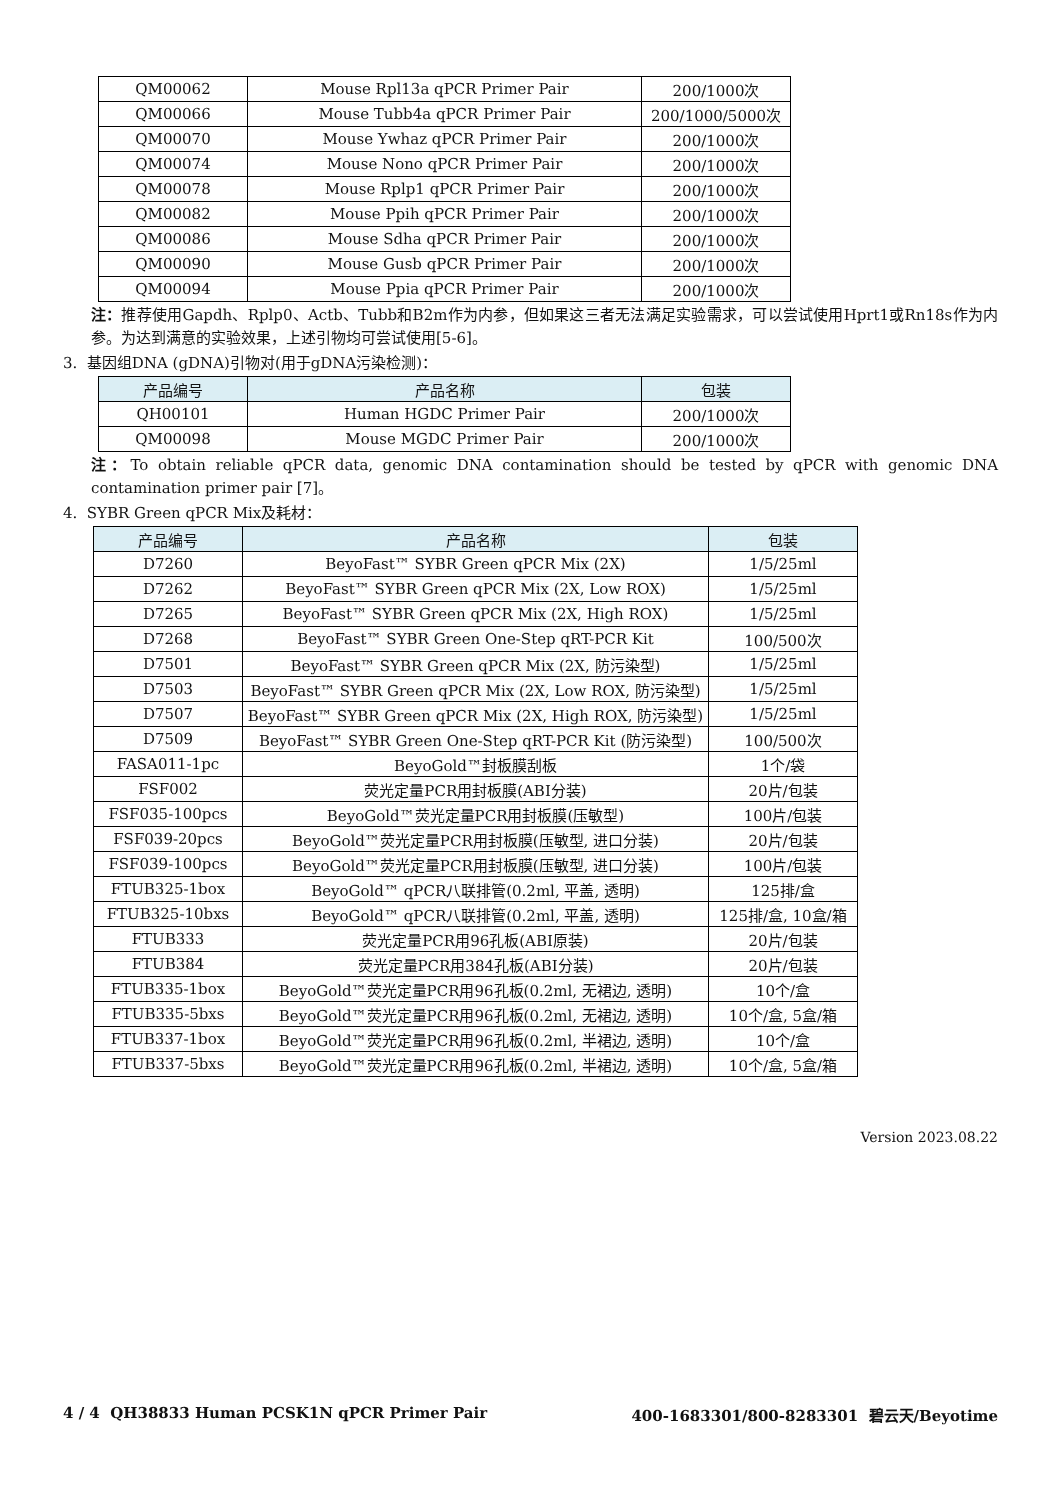| QM00062 | Mouse Rpl13a qPCR Primer Pair | 200/1000次 |
| QM00066 | Mouse Tubb4a qPCR Primer Pair | 200/1000/5000次 |
| QM00070 | Mouse Ywhaz qPCR Primer Pair | 200/1000次 |
| QM00074 | Mouse Nono qPCR Primer Pair | 200/1000次 |
| QM00078 | Mouse Rplp1 qPCR Primer Pair | 200/1000次 |
| QM00082 | Mouse Ppih qPCR Primer Pair | 200/1000次 |
| QM00086 | Mouse Sdha qPCR Primer Pair | 200/1000次 |
| QM00090 | Mouse Gusb qPCR Primer Pair | 200/1000次 |
| QM00094 | Mouse Ppia qPCR Primer Pair | 200/1000次 |
注：推荐使用Gapdh、Rplp0、Actb、Tubb和B2m作为内参，但如果这三者无法满足实验需求，可以尝试使用Hprt1或Rn18s作为内参。为达到满意的实验效果，上述引物均可尝试使用[5-6]。
3. 基因组DNA (gDNA)引物对(用于gDNA污染检测)：
| 产品编号 | 产品名称 | 包装 |
| --- | --- | --- |
| QH00101 | Human HGDC Primer Pair | 200/1000次 |
| QM00098 | Mouse MGDC Primer Pair | 200/1000次 |
注：To obtain reliable qPCR data, genomic DNA contamination should be tested by qPCR with genomic DNA contamination primer pair [7]。
4. SYBR Green qPCR Mix及耗材：
| 产品编号 | 产品名称 | 包装 |
| --- | --- | --- |
| D7260 | BeyoFast™ SYBR Green qPCR Mix (2X) | 1/5/25ml |
| D7262 | BeyoFast™ SYBR Green qPCR Mix (2X, Low ROX) | 1/5/25ml |
| D7265 | BeyoFast™ SYBR Green qPCR Mix (2X, High ROX) | 1/5/25ml |
| D7268 | BeyoFast™ SYBR Green One-Step qRT-PCR Kit | 100/500次 |
| D7501 | BeyoFast™ SYBR Green qPCR Mix (2X, 防污染型) | 1/5/25ml |
| D7503 | BeyoFast™ SYBR Green qPCR Mix (2X, Low ROX, 防污染型) | 1/5/25ml |
| D7507 | BeyoFast™ SYBR Green qPCR Mix (2X, High ROX, 防污染型) | 1/5/25ml |
| D7509 | BeyoFast™ SYBR Green One-Step qRT-PCR Kit (防污染型) | 100/500次 |
| FASA011-1pc | BeyoGold™封板膜刮板 | 1个/袋 |
| FSF002 | 荧光定量PCR用封板膜(ABI分装) | 20片/包装 |
| FSF035-100pcs | BeyoGold™荧光定量PCR用封板膜(压敏型) | 100片/包装 |
| FSF039-20pcs | BeyoGold™荧光定量PCR用封板膜(压敏型, 进口分装) | 20片/包装 |
| FSF039-100pcs | BeyoGold™荧光定量PCR用封板膜(压敏型, 进口分装) | 100片/包装 |
| FTUB325-1box | BeyoGold™ qPCR八联排管(0.2ml, 平盖, 透明) | 125排/盒 |
| FTUB325-10bxs | BeyoGold™ qPCR八联排管(0.2ml, 平盖, 透明) | 125排/盒, 10盒/箱 |
| FTUB333 | 荧光定量PCR用96孔板(ABI原装) | 20片/包装 |
| FTUB384 | 荧光定量PCR用384孔板(ABI分装) | 20片/包装 |
| FTUB335-1box | BeyoGold™荧光定量PCR用96孔板(0.2ml, 无裙边, 透明) | 10个/盒 |
| FTUB335-5bxs | BeyoGold™荧光定量PCR用96孔板(0.2ml, 无裙边, 透明) | 10个/盒, 5盒/箱 |
| FTUB337-1box | BeyoGold™荧光定量PCR用96孔板(0.2ml, 半裙边, 透明) | 10个/盒 |
| FTUB337-5bxs | BeyoGold™荧光定量PCR用96孔板(0.2ml, 半裙边, 透明) | 10个/盒, 5盒/箱 |
Version 2023.08.22
4 / 4 QH38833 Human PCSK1N qPCR Primer Pair 400-1683301/800-8283301 碧云天/Beyotime